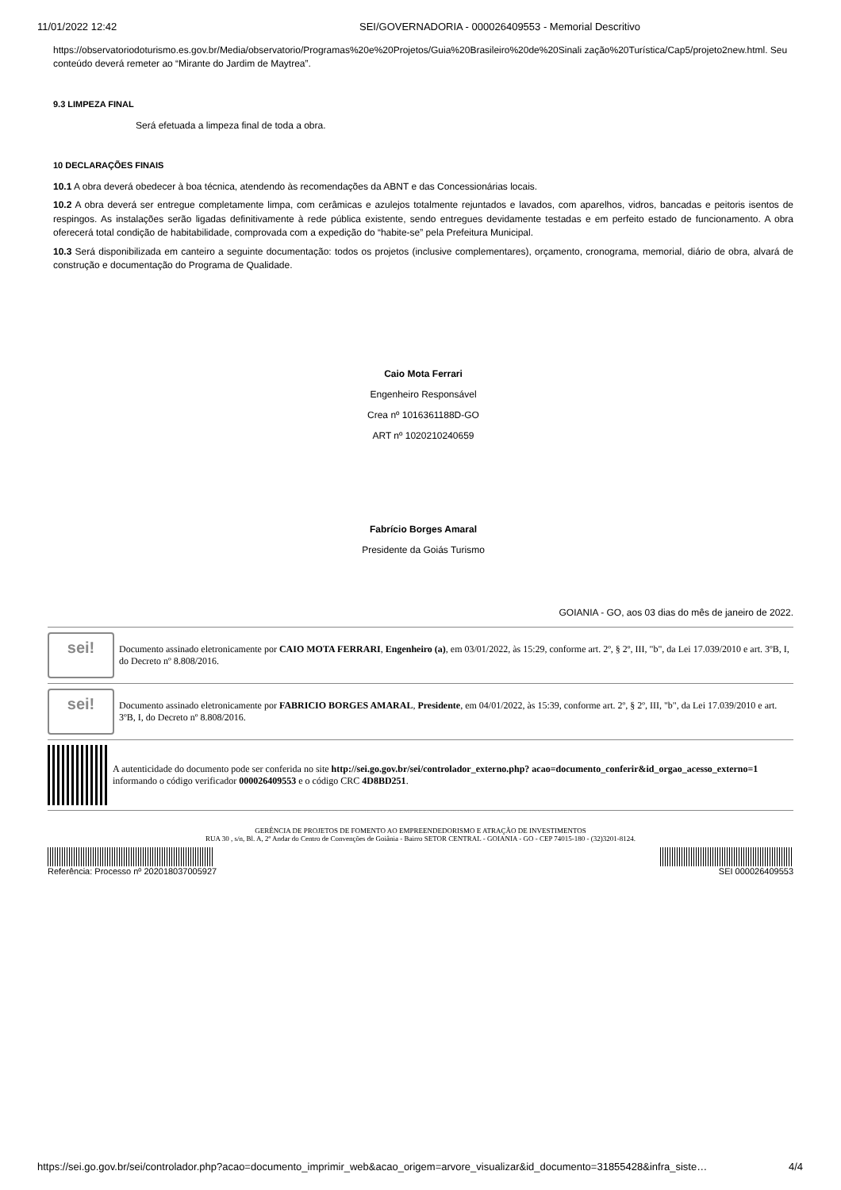11/01/2022 12:42 SEI/GOVERNADORIA - 000026409553 - Memorial Descritivo
https://observatoriodoturismo.es.gov.br/Media/observatorio/Programas%20e%20Projetos/Guia%20Brasileiro%20de%20Sinali zação%20Turística/Cap5/projeto2new.html. Seu conteúdo deverá remeter ao “Mirante do Jardim de Maytrea”.
9.3 LIMPEZA FINAL
Será efetuada a limpeza final de toda a obra.
10 DECLARAÇÕES FINAIS
10.1 A obra deverá obedecer à boa técnica, atendendo às recomendações da ABNT e das Concessionárias locais.
10.2 A obra deverá ser entregue completamente limpa, com cerâmicas e azulejos totalmente rejuntados e lavados, com aparelhos, vidros, bancadas e peitoris isentos de respingos. As instalações serão ligadas definitivamente à rede pública existente, sendo entregues devidamente testadas e em perfeito estado de funcionamento. A obra oferecerá total condição de habitabilidade, comprovada com a expedição do “habite-se” pela Prefeitura Municipal.
10.3 Será disponibilizada em canteiro a seguinte documentação: todos os projetos (inclusive complementares), orçamento, cronograma, memorial, diário de obra, alvará de construção e documentação do Programa de Qualidade.
Caio Mota Ferrari
Engenheiro Responsável
Crea nº 1016361188D-GO
ART nº 1020210240659
Fabrício Borges Amaral
Presidente da Goiás Turismo
GOIANIA - GO, aos 03 dias do mês de janeiro de 2022.
sei!
Documento assinado eletronicamente por CAIO MOTA FERRARI, Engenheiro (a), em 03/01/2022, às 15:29, conforme art. 2º, § 2º, III, "b", da Lei 17.039/2010 e art. 3ºB, I, do Decreto nº 8.808/2016.
sei!
Documento assinado eletronicamente por FABRICIO BORGES AMARAL, Presidente, em 04/01/2022, às 15:39, conforme art. 2º, § 2º, III, "b", da Lei 17.039/2010 e art. 3ºB, I, do Decreto nº 8.808/2016.
A autenticidade do documento pode ser conferida no site http://sei.go.gov.br/sei/controlador_externo.php? acao=documento_conferir&id_orgao_acesso_externo=1 informando o código verificador 000026409553 e o código CRC 4D8BD251.
GERÊNCIA DE PROJETOS DE FOMENTO AO EMPREENDEDORISMO E ATRAÇÃO DE INVESTIMENTOS
RUA 30 , s/n, Bl. A, 2º Andar do Centro de Convenções de Goiânia - Bairro SETOR CENTRAL - GOIANIA - GO - CEP 74015-180 - (32)3201-8124.
Referência: Processo nº 202018037005927
SEI 000026409553
https://sei.go.gov.br/sei/controlador.php?acao=documento_imprimir_web&acao_origem=arvore_visualizar&id_documento=31855428&infra_siste… 4/4